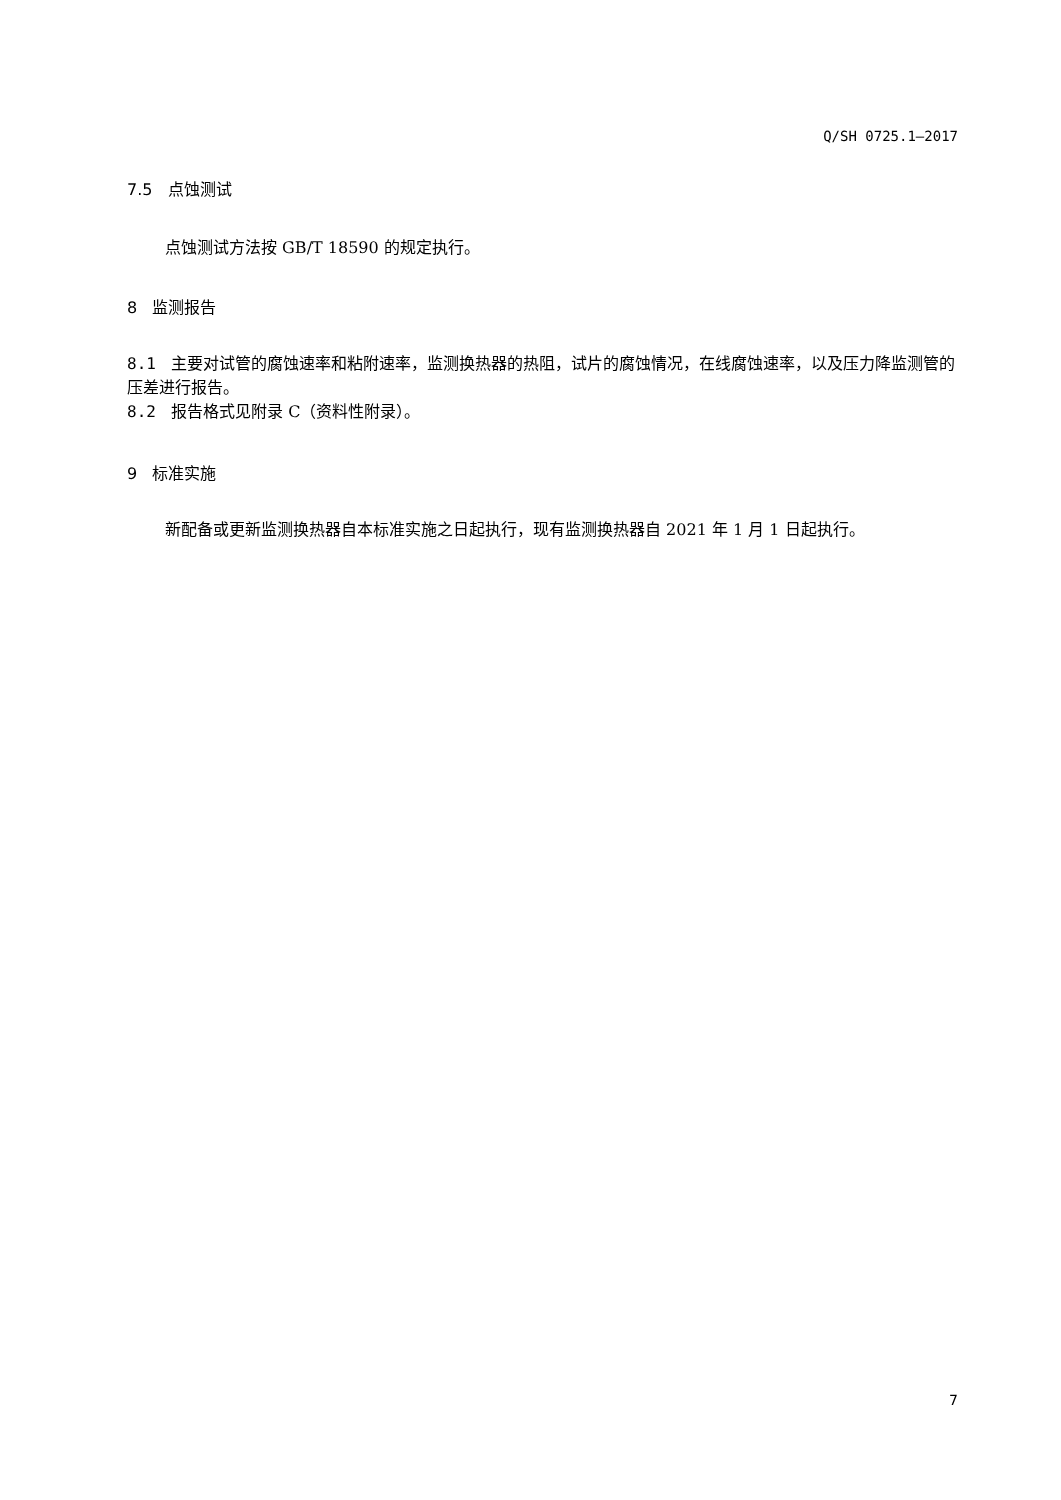Q/SH 0725.1—2017
7.5 点蚀测试
点蚀测试方法按 GB/T 18590 的规定执行。
8 监测报告
8.1 主要对试管的腐蚀速率和粘附速率，监测换热器的热阻，试片的腐蚀情况，在线腐蚀速率，以及压力降监测管的压差进行报告。
8.2 报告格式见附录 C（资料性附录）。
9 标准实施
新配备或更新监测换热器自本标准实施之日起执行，现有监测换热器自 2021 年 1 月 1 日起执行。
7